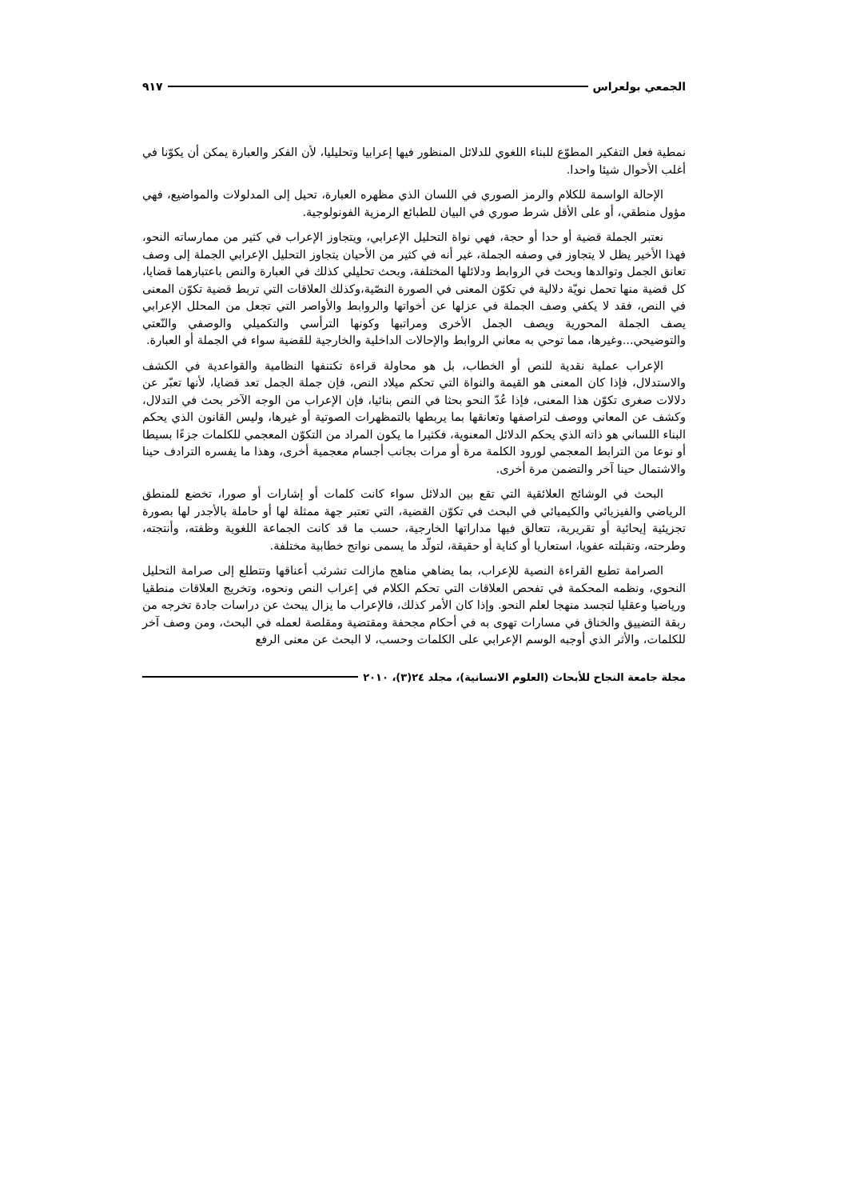الجمعي بولعراس ٩١٧
نمطية فعل التفكير المطوّع للبناء اللغوي للدلائل المنظور فيها إعرابيا وتحليليا، لأن الفكر والعبارة يمكن أن يكوّنا في أغلب الأحوال شيئا واحدا.
الإحالة الواسمة للكلام والرمز الصوري في اللسان الذي مظهره العبارة، تحيل إلى المدلولات والمواضيع، فهي مؤول منطقي، أو على الأقل شرط صوري في البيان للطبائع الرمزية الفونولوجية.
نعتبر الجملة قضية أو حدا أو حجة، فهي نواة التحليل الإعرابي، ويتجاوز الإعراب في كثير من ممارساته النحو، فهذا الأخير يظل لا يتجاوز في وصفه الجملة، غير أنه في كثير من الأحيان يتجاوز التحليل الإعرابي الجملة إلى وصف تعانق الجمل وتوالدها وبحث في الروابط ودلائلها المختلفة، وبحث تحليلي كذلك في العبارة والنص باعتبارهما قضايا، كل قضية منها تحمل نويّة دلالية في تكوّن المعنى في الصورة النصّية،وكذلك العلاقات التي تربط قضية تكوّن المعنى في النص، فقد لا يكفي وصف الجملة في عزلها عن أخواتها والروابط والأواصر التي تجعل من المحلل الإعرابي يصف الجملة المحورية ويصف الجمل الأخرى ومراتبها وكونها الترأسي والتكميلي والوصفي والنّعتي والتوضيحي...وغيرها، مما توحي به معاني الروابط والإحالات الداخلية والخارجية للقضية سواء في الجملة أو العبارة.
الإعراب عملية نقدية للنص أو الخطاب، بل هو محاولة قراءة تكتنفها النظامية والقواعدية في الكشف والاستدلال، فإذا كان المعنى هو القيمة والنواة التي تحكم ميلاد النص، فإن جملة الجمل تعد قضايا، لأنها تعبّر عن دلالات صغرى تكوّن هذا المعنى، فإذا عُدّ النحو بحثا في النص بنائيا، فإن الإعراب من الوجه الآخر بحث في التدلال، وكشف عن المعاني ووصف لتراصفها وتعانقها بما يربطها بالتمظهرات الصوتية أو غيرها، وليس القانون الذي يحكم البناء اللساني هو ذاته الذي يحكم الدلائل المعنوية، فكثيرا ما يكون المراد من التكوّن المعجمي للكلمات جزءًا بسيطا أو نوعا من الترابط المعجمي لورود الكلمة مرة أو مرات بجانب أجسام معجمية أخرى، وهذا ما يفسره الترادف حينا والاشتمال حينا آخر والتضمن مرة أخرى.
البحث في الوشائج العلائقية التي تقع بين الدلائل سواء كانت كلمات أو إشارات أو صورا، تخضع للمنطق الرياضي والفيزيائي والكيميائي في البحث في تكوّن القضية، التي تعتبر جهة ممثلة لها أو حاملة بالأجدر لها بصورة تجزيئية إيحائية أو تقريرية، تتعالق فيها مداراتها الخارجية، حسب ما قد كانت الجماعة اللغوية وظفته، وأنتجته، وطرحته، وتقبلته عفويا، استعاريا أو كناية أو حقيقة، لتولّد ما يسمى نواتج خطابية مختلفة.
الصرامة تطبع القراءة النصية للإعراب، بما يضاهي مناهج مازالت تشرئب أعناقها وتتطلع إلى صرامة التحليل النحوي، ونظمه المحكمة في تفحص العلاقات التي تحكم الكلام في إعراب النص ونحوه، وتخريج العلاقات منطقيا ورياضيا وعقليا لتجسد منهجا لعلم النحو. وإذا كان الأمر كذلك، فالإعراب ما يزال يبحث عن دراسات جادة تخرجه من ربقة التضييق والخناق في مسارات تهوى به في أحكام مجحفة ومقتضية ومقلصة لعمله في البحث، ومن وصف آخر للكلمات، والأثر الذي أوجبه الوسم الإعرابي على الكلمات وحسب، لا البحث عن معنى الرفع
مجلة جامعة النجاح للأبحاث (العلوم الانسانية)، مجلد ٢٤(٣)، ٢٠١٠